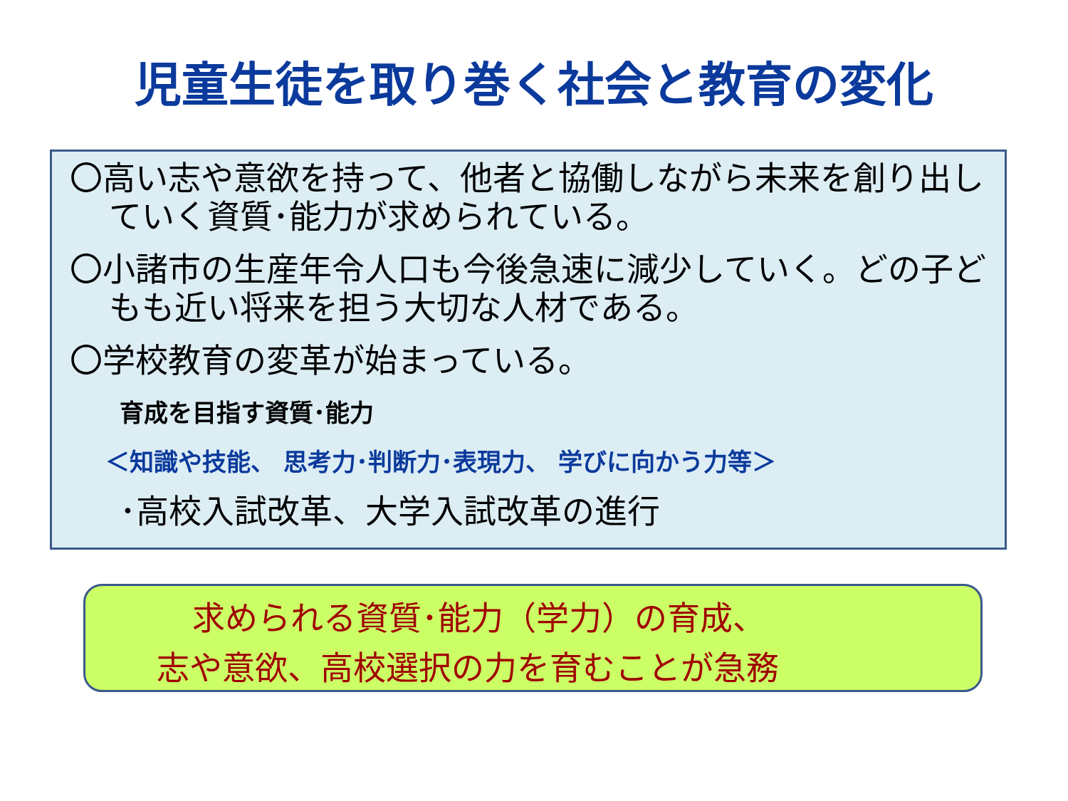児童生徒を取り巻く社会と教育の変化
〇高い志や意欲を持って、他者と協働しながら未来を創り出していく資質･能力が求められている。
〇小諸市の生産年令人口も今後急速に減少していく。どの子どもも近い将来を担う大切な人材である。
〇学校教育の変革が始まっている。
育成を目指す資質･能力
＜知識や技能、 思考力･判断力･表現力、 学びに向かう力等＞
･高校入試改革、大学入試改革の進行
求められる資質･能力（学力）の育成、
志や意欲、高校選択の力を育むことが急務